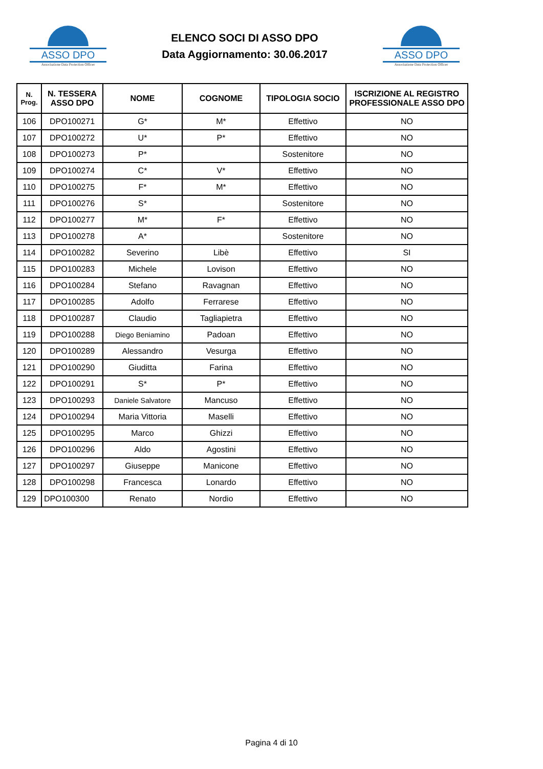ASSO DPO
Associazione Data Protection Officer
ELENCO SOCI DI ASSO DPO
Data Aggiornamento: 30.06.2017
ASSO DPO
Associazione Data Protection Officer
| N. Prog. | N. TESSERA ASSO DPO | NOME | COGNOME | TIPOLOGIA SOCIO | ISCRIZIONE AL REGISTRO PROFESSIONALE ASSO DPO |
| --- | --- | --- | --- | --- | --- |
| 106 | DPO100271 | G* | M* | Effettivo | NO |
| 107 | DPO100272 | U* | P* | Effettivo | NO |
| 108 | DPO100273 | P* | | Sostenitore | NO |
| 109 | DPO100274 | C* | V* | Effettivo | NO |
| 110 | DPO100275 | F* | M* | Effettivo | NO |
| 111 | DPO100276 | S* | | Sostenitore | NO |
| 112 | DPO100277 | M* | F* | Effettivo | NO |
| 113 | DPO100278 | A* | | Sostenitore | NO |
| 114 | DPO100282 | Severino | Libè | Effettivo | SI |
| 115 | DPO100283 | Michele | Lovison | Effettivo | NO |
| 116 | DPO100284 | Stefano | Ravagnan | Effettivo | NO |
| 117 | DPO100285 | Adolfo | Ferrarese | Effettivo | NO |
| 118 | DPO100287 | Claudio | Tagliapietra | Effettivo | NO |
| 119 | DPO100288 | Diego Beniamino | Padoan | Effettivo | NO |
| 120 | DPO100289 | Alessandro | Vesurga | Effettivo | NO |
| 121 | DPO100290 | Giuditta | Farina | Effettivo | NO |
| 122 | DPO100291 | S* | P* | Effettivo | NO |
| 123 | DPO100293 | Daniele Salvatore | Mancuso | Effettivo | NO |
| 124 | DPO100294 | Maria Vittoria | Maselli | Effettivo | NO |
| 125 | DPO100295 | Marco | Ghizzi | Effettivo | NO |
| 126 | DPO100296 | Aldo | Agostini | Effettivo | NO |
| 127 | DPO100297 | Giuseppe | Manicone | Effettivo | NO |
| 128 | DPO100298 | Francesca | Lonardo | Effettivo | NO |
| 129 | DPO100300 | Renato | Nordio | Effettivo | NO |
Pagina 4 di 10